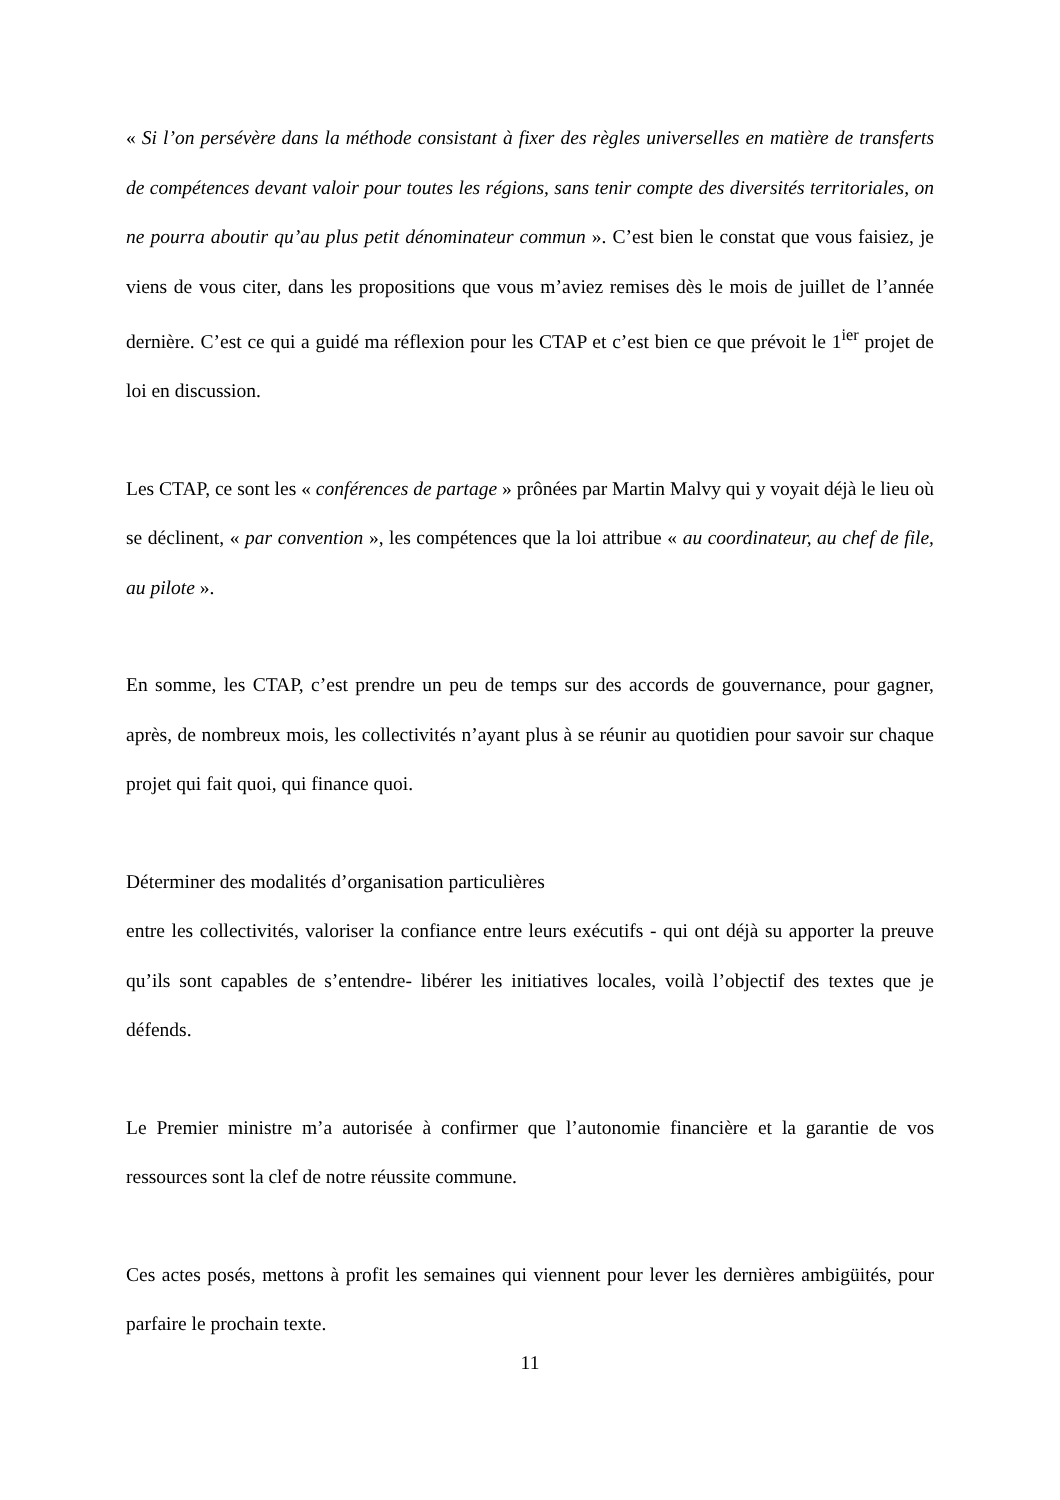« Si l’on persévère dans la méthode consistant à fixer des règles universelles en matière de transferts de compétences devant valoir pour toutes les régions, sans tenir compte des diversités territoriales, on ne pourra aboutir qu’au plus petit dénominateur commun ». C’est bien le constat que vous faisiez, je viens de vous citer, dans les propositions que vous m’aviez remises dès le mois de juillet de l’année dernière. C’est ce qui a guidé ma réflexion pour les CTAP et c’est bien ce que prévoit le 1<sup>ier</sup> projet de loi en discussion.
Les CTAP, ce sont les « conférences de partage » prônées par Martin Malvy qui y voyait déjà le lieu où se déclinent, « par convention », les compétences que la loi attribue « au coordinateur, au chef de file, au pilote ».
En somme, les CTAP, c’est prendre un peu de temps sur des accords de gouvernance, pour gagner, après, de nombreux mois, les collectivités n’ayant plus à se réunir au quotidien pour savoir sur chaque projet qui fait quoi, qui finance quoi.
Déterminer des modalités d’organisation particulières
entre les collectivités, valoriser la confiance entre leurs exécutifs - qui ont déjà su apporter la preuve qu’ils sont capables de s’entendre- libérer les initiatives locales, voilà l’objectif des textes que je défends.
Le Premier ministre m’a autorisée à confirmer que l’autonomie financière et la garantie de vos ressources sont la clef de notre réussite commune.
Ces actes posés, mettons à profit les semaines qui viennent pour lever les dernières ambigüités, pour parfaire le prochain texte.
11